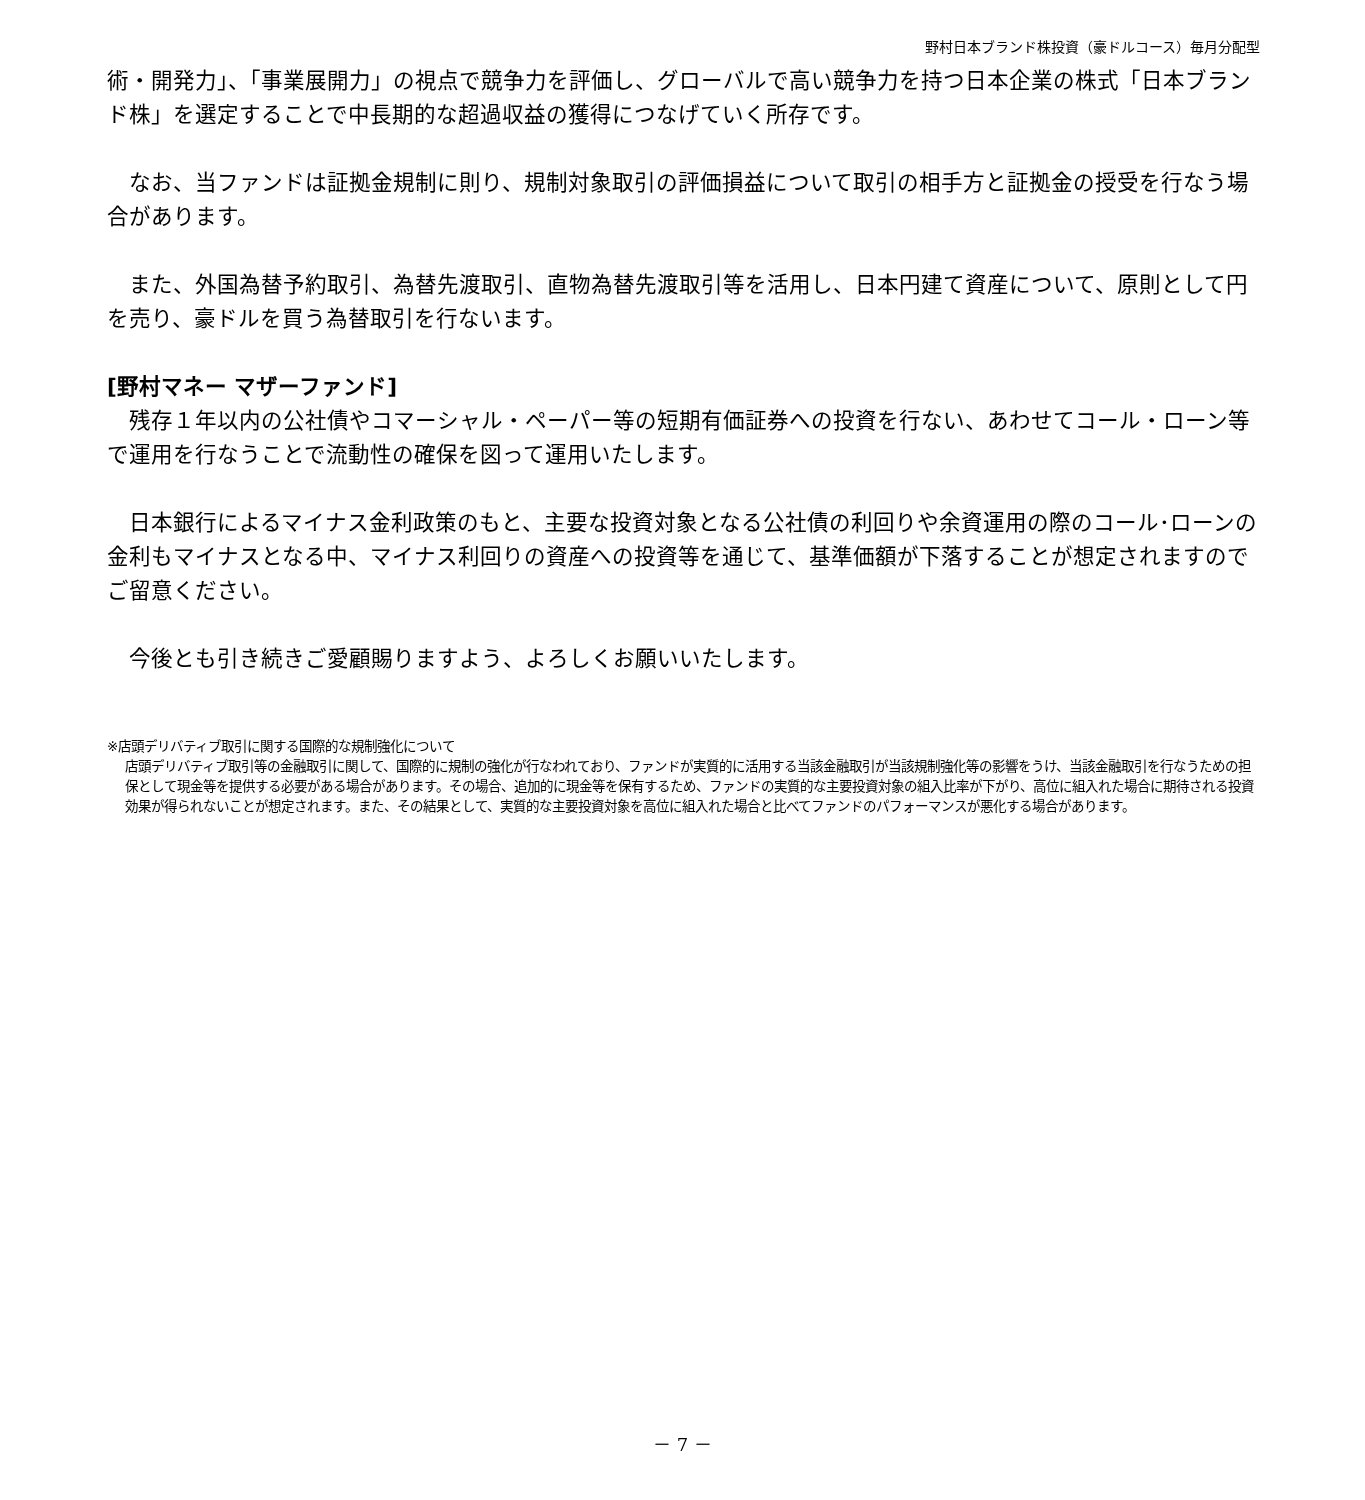野村日本ブランド株投資（豪ドルコース）毎月分配型
術・開発力」、「事業展開力」の視点で競争力を評価し、グローバルで高い競争力を持つ日本企業の株式「日本ブランド株」を選定することで中長期的な超過収益の獲得につなげていく所存です。
　なお、当ファンドは証拠金規制に則り、規制対象取引の評価損益について取引の相手方と証拠金の授受を行なう場合があります。
　また、外国為替予約取引、為替先渡取引、直物為替先渡取引等を活用し、日本円建て資産について、原則として円を売り、豪ドルを買う為替取引を行ないます。
[野村マネー マザーファンド]
　残存１年以内の公社債やコマーシャル・ペーパー等の短期有価証券への投資を行ない、あわせてコール・ローン等で運用を行なうことで流動性の確保を図って運用いたします。
　日本銀行によるマイナス金利政策のもと、主要な投資対象となる公社債の利回りや余資運用の際のコール･ローンの金利もマイナスとなる中、マイナス利回りの資産への投資等を通じて、基準価額が下落することが想定されますのでご留意ください。
　今後とも引き続きご愛顧賜りますよう、よろしくお願いいたします。
※店頭デリバティブ取引に関する国際的な規制強化について
店頭デリバティブ取引等の金融取引に関して、国際的に規制の強化が行なわれており、ファンドが実質的に活用する当該金融取引が当該規制強化等の影響をうけ、当該金融取引を行なうための担保として現金等を提供する必要がある場合があります。その場合、追加的に現金等を保有するため、ファンドの実質的な主要投資対象の組入比率が下がり、高位に組入れた場合に期待される投資効果が得られないことが想定されます。また、その結果として、実質的な主要投資対象を高位に組入れた場合と比べてファンドのパフォーマンスが悪化する場合があります。
－ 7 －